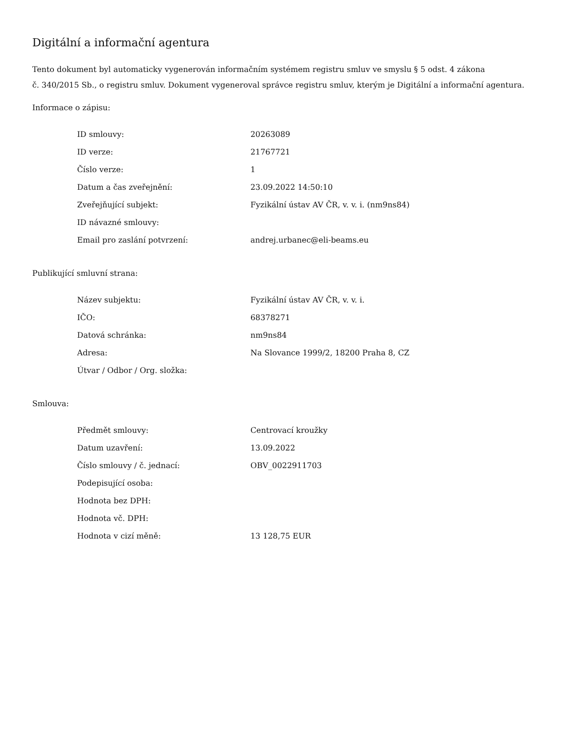Digitální a informační agentura
Tento dokument byl automaticky vygenerován informačním systémem registru smluv ve smyslu § 5 odst. 4 zákona
č. 340/2015 Sb., o registru smluv. Dokument vygeneroval správce registru smluv, kterým je Digitální a informační agentura.
Informace o zápisu:
| ID smlouvy: | 20263089 |
| ID verze: | 21767721 |
| Číslo verze: | 1 |
| Datum a čas zveřejnění: | 23.09.2022 14:50:10 |
| Zveřejňující subjekt: | Fyzikální ústav AV ČR, v. v. i. (nm9ns84) |
| ID návazné smlouvy: | |
| Email pro zaslání potvrzení: | andrej.urbanec@eli-beams.eu |
Publikující smluvní strana:
| Název subjektu: | Fyzikální ústav AV ČR, v. v. i. |
| IČO: | 68378271 |
| Datová schránka: | nm9ns84 |
| Adresa: | Na Slovance 1999/2, 18200 Praha 8, CZ |
| Útvar / Odbor / Org. složka: | |
Smlouva:
| Předmět smlouvy: | Centrovací kroužky |
| Datum uzavření: | 13.09.2022 |
| Číslo smlouvy / č. jednací: | OBV_0022911703 |
| Podepisující osoba: | |
| Hodnota bez DPH: | |
| Hodnota vč. DPH: | |
| Hodnota v cizí měně: | 13 128,75 EUR |